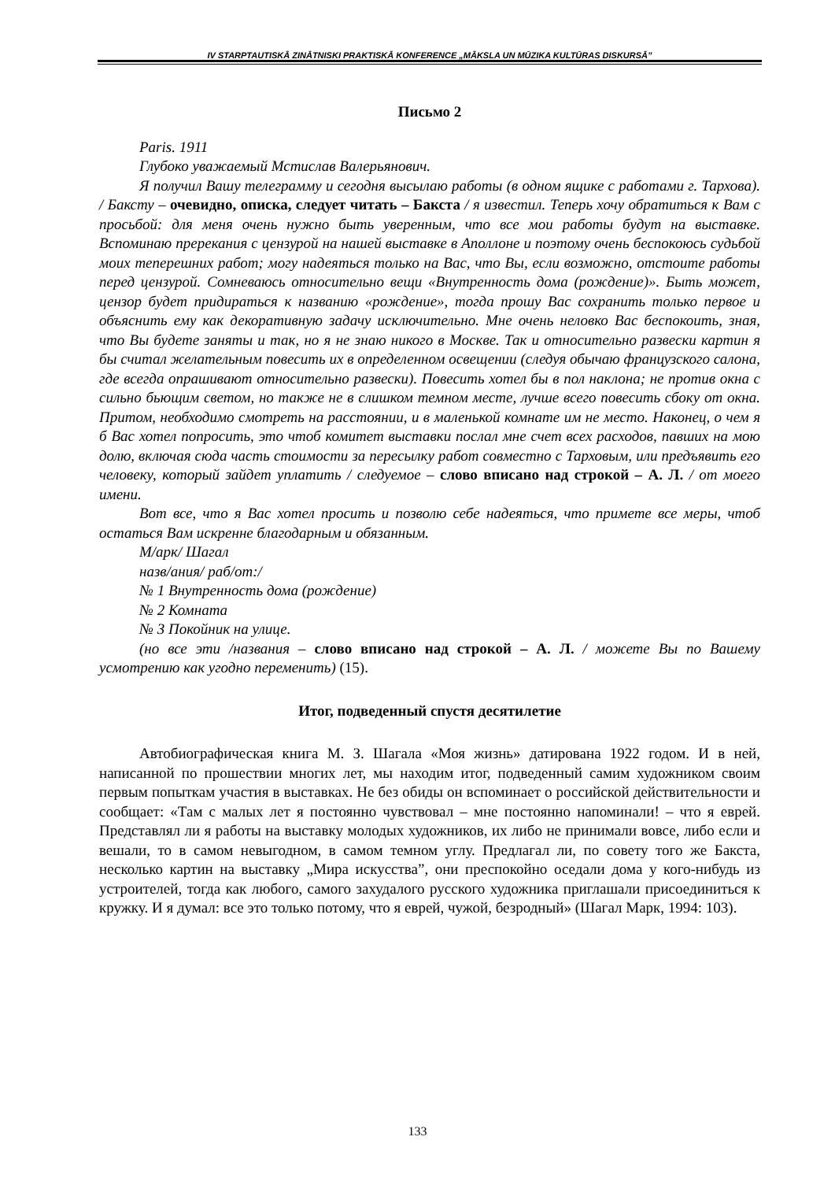IV STARPTAUTISKĀ ZINĀTNISKI PRAKTISKĀ KONFERENCE „MĀKSLA UN MŪZIKA KULTŪRAS DISKURSĀ”
Письмо 2
Paris. 1911
Глубоко уважаемый Мстислав Валерьянович.
Я получил Вашу телеграмму и сегодня высылаю работы (в одном ящике с работами г. Тархова). / Баксту – очевидно, описка, следует читать – Бакста / я известил. Теперь хочу обратиться к Вам с просьбой: для меня очень нужно быть уверенным, что все мои работы будут на выставке. Вспоминаю пререкания с цензурой на нашей выставке в Аполлоне и поэтому очень беспокоюсь судьбой моих теперешних работ; могу надеяться только на Вас, что Вы, если возможно, отстоите работы перед цензурой. Сомневаюсь относительно вещи «Внутренность дома (рождение)». Быть может, цензор будет придираться к названию «рождение», тогда прошу Вас сохранить только первое и объяснить ему как декоративную задачу исключительно. Мне очень неловко Вас беспокоить, зная, что Вы будете заняты и так, но я не знаю никого в Москве. Так и относительно развески картин я бы считал желательным повесить их в определенном освещении (следуя обычаю французского салона, где всегда опрашивают относительно развески). Повесить хотел бы в пол наклона; не против окна с сильно бьющим светом, но также не в слишком темном месте, лучше всего повесить сбоку от окна. Притом, необходимо смотреть на расстоянии, и в маленькой комнате им не место. Наконец, о чем я б Вас хотел попросить, это чтоб комитет выставки послал мне счет всех расходов, павших на мою долю, включая сюда часть стоимости за пересылку работ совместно с Тарховым, или предъявить его человеку, который зайдет уплатить / следуемое – слово вписано над строкой – А. Л. / от моего имени.
Вот все, что я Вас хотел просить и позволю себе надеяться, что примете все меры, чтоб остаться Вам искренне благодарным и обязанным.
М/арк/ Шагал
назв/ания/ раб/от:/
№ 1 Внутренность дома (рождение)
№ 2 Комната
№ 3 Покойник на улице.
(но все эти /названия – слово вписано над строкой – А. Л. / можете Вы по Вашему усмотрению как угодно переменить) (15).
Итог, подведенный спустя десятилетие
Автобиографическая книга М. З. Шагала «Моя жизнь» датирована 1922 годом. И в ней, написанной по прошествии многих лет, мы находим итог, подведенный самим художником своим первым попыткам участия в выставках. Не без обиды он вспоминает о российской действительности и сообщает: «Там с малых лет я постоянно чувствовал – мне постоянно напоминали! – что я еврей. Представлял ли я работы на выставку молодых художников, их либо не принимали вовсе, либо если и вешали, то в самом невыгодном, в самом темном углу. Предлагал ли, по совету того же Бакста, несколько картин на выставку „Мира искусства”, они преспокойно оседали дома у кого-нибудь из устроителей, тогда как любого, самого захудалого русского художника приглашали присоединиться к кружку. И я думал: все это только потому, что я еврей, чужой, безродный» (Шагал Марк, 1994: 103).
133